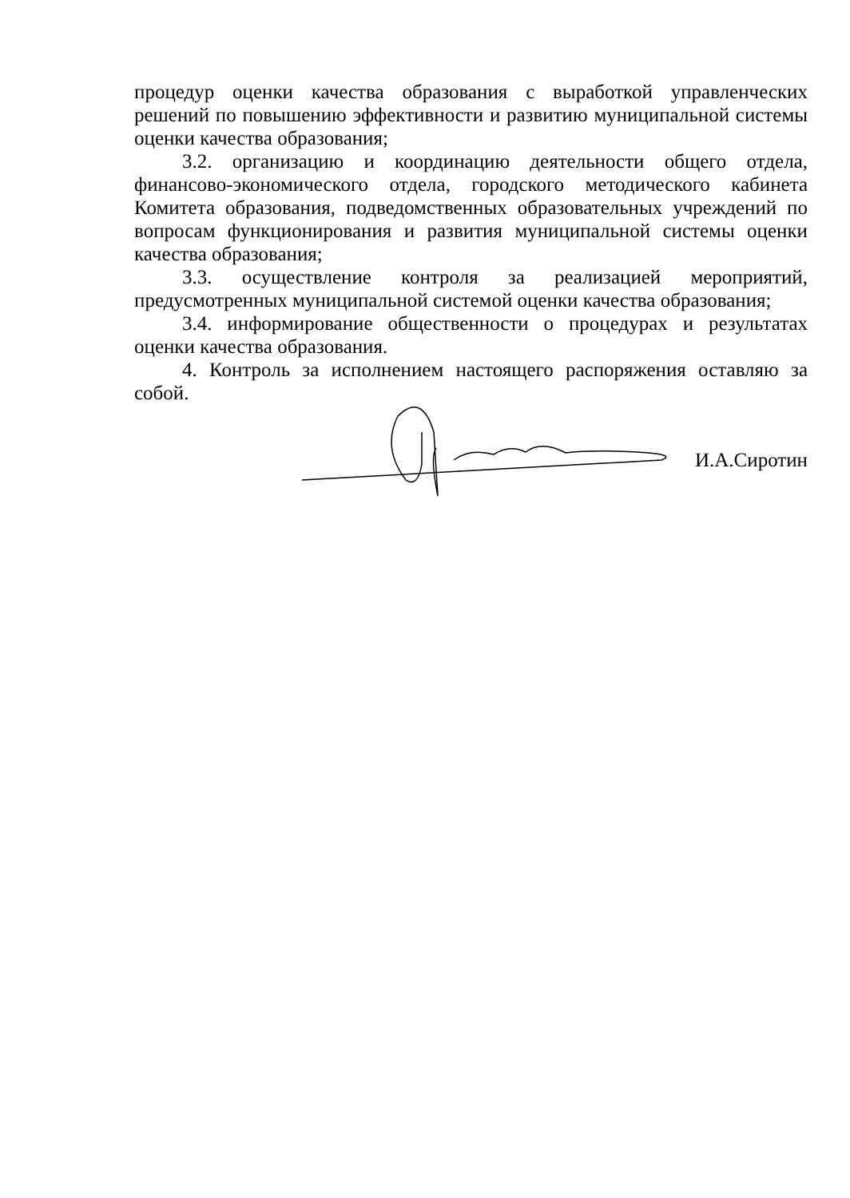процедур оценки качества образования с выработкой управленческих решений по повышению эффективности и развитию муниципальной системы оценки качества образования;
3.2. организацию и координацию деятельности общего отдела, финансово-экономического отдела, городского методического кабинета Комитета образования, подведомственных образовательных учреждений по вопросам функционирования и развития муниципальной системы оценки качества образования;
3.3. осуществление контроля за реализацией мероприятий, предусмотренных муниципальной системой оценки качества образования;
3.4. информирование общественности о процедурах и результатах оценки качества образования.
4. Контроль за исполнением настоящего распоряжения оставляю за собой.
И.А.Сиротин